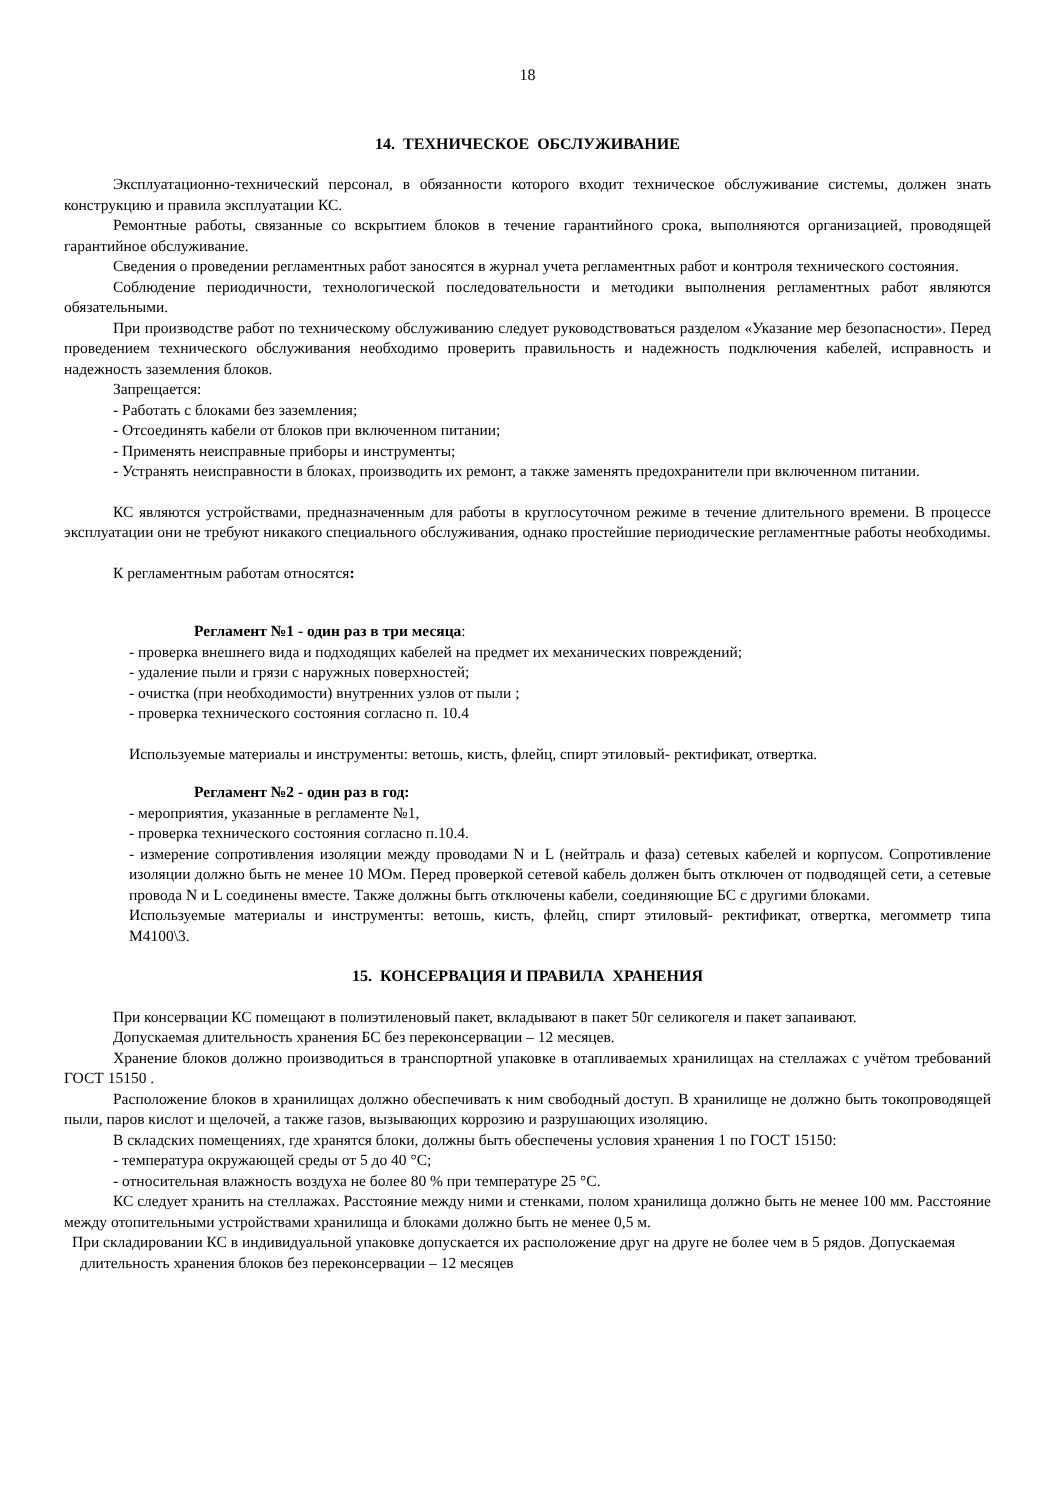18
14. ТЕХНИЧЕСКОЕ ОБСЛУЖИВАНИЕ
Эксплуатационно-технический персонал, в обязанности которого входит техническое обслуживание системы, должен знать конструкцию и правила эксплуатации КС.
Ремонтные работы, связанные со вскрытием блоков в течение гарантийного срока, выполняются организацией, проводящей гарантийное обслуживание.
Сведения о проведении регламентных работ заносятся в журнал учета регламентных работ и контроля технического состояния.
Соблюдение периодичности, технологической последовательности и методики выполнения регламентных работ являются обязательными.
При производстве работ по техническому обслуживанию следует руководствоваться разделом «Указание мер безопасности». Перед проведением технического обслуживания необходимо проверить правильность и надежность подключения кабелей, исправность и надежность заземления блоков.
Запрещается:
- Работать с блоками без заземления;
- Отсоединять кабели от блоков при включенном питании;
- Применять неисправные приборы и инструменты;
- Устранять неисправности в блоках, производить их ремонт, а также заменять предохранители при включенном питании.
КС являются устройствами, предназначенным для работы в круглосуточном режиме в течение длительного времени. В процессе эксплуатации они не требуют никакого специального обслуживания, однако простейшие периодические регламентные работы необходимы.
К регламентным работам относятся:
Регламент №1 - один раз в три месяца:
- проверка внешнего вида и подходящих кабелей на предмет их механических повреждений;
- удаление пыли и грязи с наружных поверхностей;
- очистка (при необходимости) внутренних узлов от пыли ;
- проверка технического состояния согласно п. 10.4
Используемые материалы и инструменты: ветошь, кисть, флейц, спирт этиловый- ректификат, отвертка.
Регламент №2 - один раз в год:
- мероприятия, указанные в регламенте №1,
- проверка технического состояния согласно п.10.4.
- измерение сопротивления изоляции между проводами N и L (нейтраль и фаза) сетевых кабелей и корпусом. Сопротивление изоляции должно быть не менее 10 МОм. Перед проверкой сетевой кабель должен быть отключен от подводящей сети, а сетевые провода N и L соединены вместе. Также должны быть отключены кабели, соединяющие БС с другими блоками.
Используемые материалы и инструменты: ветошь, кисть, флейц, спирт этиловый- ректификат, отвертка, мегомметр типа М4100\3.
15. КОНСЕРВАЦИЯ И ПРАВИЛА ХРАНЕНИЯ
При консервации КС помещают в полиэтиленовый пакет, вкладывают в пакет 50г селикогеля и пакет запаивают.
Допускаемая длительность хранения БС без переконсервации – 12 месяцев.
Хранение блоков должно производиться в транспортной упаковке в отапливаемых хранилищах на стеллажах с учётом требований ГОСТ 15150 .
Расположение блоков в хранилищах должно обеспечивать к ним свободный доступ. В хранилище не должно быть токопроводящей пыли, паров кислот и щелочей, а также газов, вызывающих коррозию и разрушающих изоляцию.
В складских помещениях, где хранятся блоки, должны быть обеспечены условия хранения 1 по ГОСТ 15150:
- температура окружающей среды от 5 до 40 °С;
- относительная влажность воздуха не более 80 % при температуре 25 °С.
КС следует хранить на стеллажах. Расстояние между ними и стенками, полом хранилища должно быть не менее 100 мм. Расстояние между отопительными устройствами хранилища и блоками должно быть не менее 0,5 м.
При складировании КС в индивидуальной упаковке допускается их расположение друг на друге не более чем в 5 рядов. Допускаемая длительность хранения блоков без переконсервации – 12 месяцев